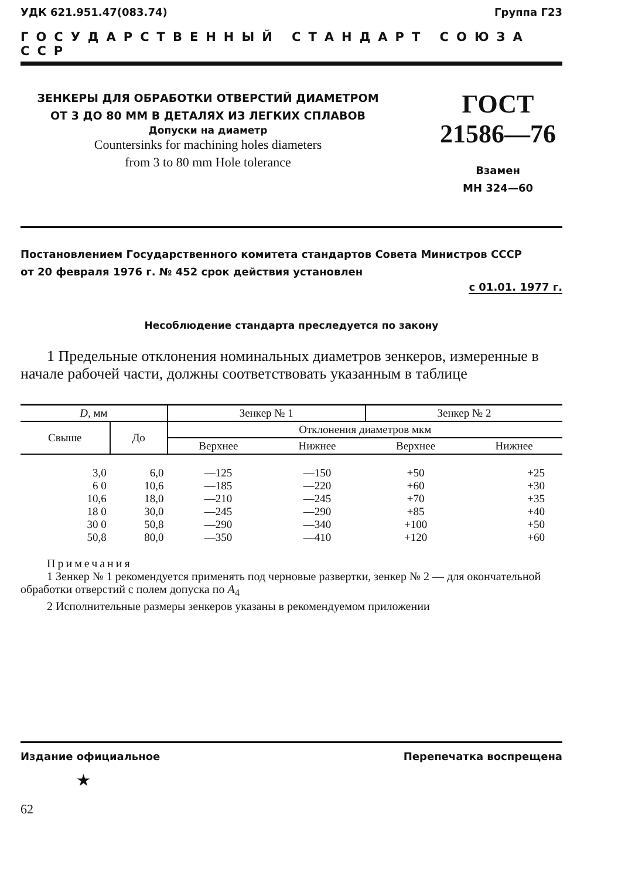УДК 621.951.47(083.74) Группа Г23
ГОСУДАРСТВЕННЫЙ СТАНДАРТ СОЮЗА ССР
ЗЕНКЕРЫ ДЛЯ ОБРАБОТКИ ОТВЕРСТИЙ ДИАМЕТРОМ
ОТ 3 ДО 80 ММ В ДЕТАЛЯХ ИЗ ЛЕГКИХ СПЛАВОВ
Допуски на диаметр
Countersinks for machining holes diameters
from 3 to 80 mm Hole tolerance
ГОСТ
21586—76
Взамен
МН 324—60
Постановлением Государственного комитета стандартов Совета Министров СССР
от 20 февраля 1976 г. № 452 срок действия установлен
с 01.01. 1977 г.
Несоблюдение стандарта преследуется по закону
1 Предельные отклонения номинальных диаметров зенкеров, измеренные в начале рабочей части, должны соответствовать указанным в таблице
| D , мм | | Зенкер № 1 | | Зенкер № 2 | |
| --- | --- | --- | --- | --- | --- |
| Свыше | До | Отклонения диаметров мкм | | | |
| | | Верхнее | Нижнее | Верхнее | Нижнее |
| 3,0 6 0 10,6 18 0 30 0 50,8 | 6,0 10,6 18,0 30,0 50,8 80,0 | —125 —185 —210 —245 —290 —350 | —150 —220 —245 —290 —340 —410 | +50 +60 +70 +85 +100 +120 | +25 +30 +35 +40 +50 +60 |
Примечания
1 Зенкер № 1 рекомендуется применять под черновые развертки, зенкер № 2 — для окончательной обработки отверстий с полем допуска по A<sub>4</sub>
2 Исполнительные размеры зенкеров указаны в рекомендуемом приложении
Издание официальное Перепечатка воспрещена
★
62